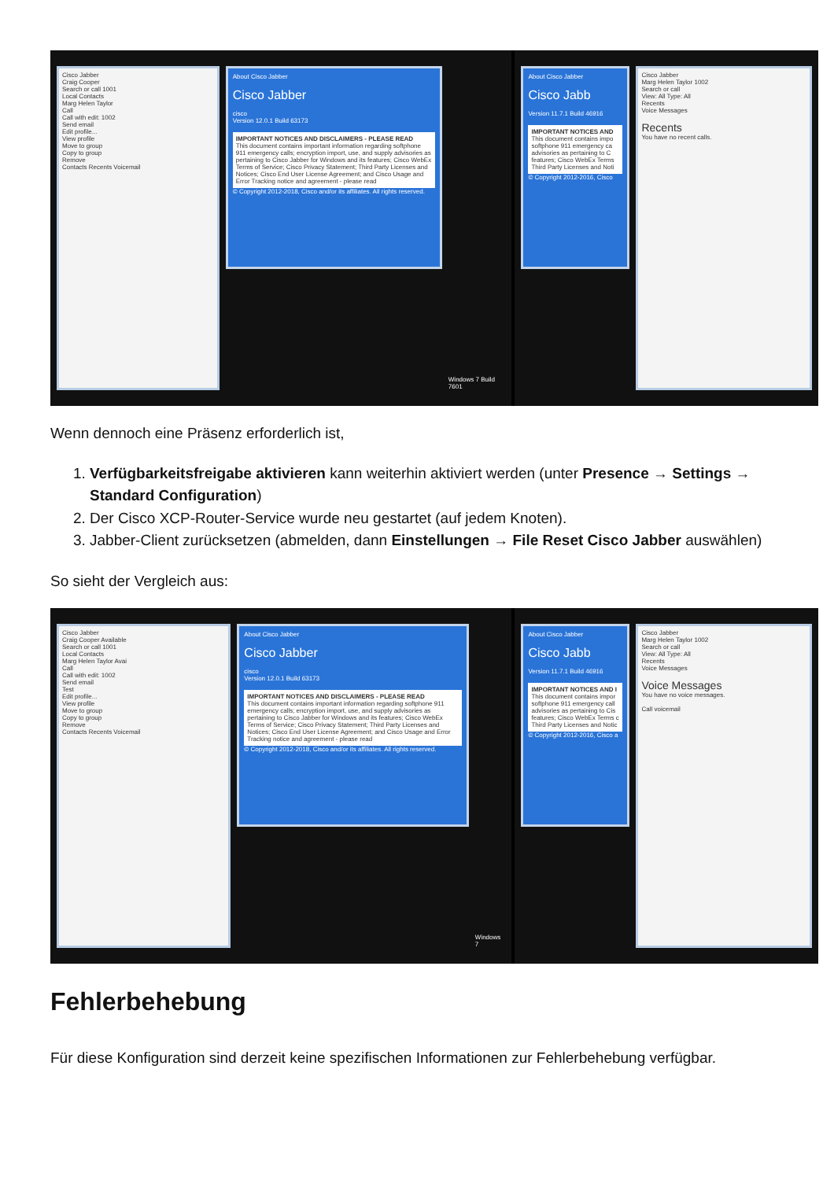Cisco Jabber
Craig Cooper
Search or call 1001
Local Contacts
Marg Helen Taylor
Call
Call with edit: 1002
Send email
Edit profile...
View profile
Move to group
Copy to group
Remove
Contacts Recents Voicemail
About Cisco Jabber
Cisco Jabber
cisco
Version 12.0.1 Build 63173
IMPORTANT NOTICES AND DISCLAIMERS - PLEASE READ
This document contains important information regarding softphone 911 emergency calls; encryption import, use, and supply advisories as pertaining to Cisco Jabber for Windows and its features; Cisco WebEx Terms of Service; Cisco Privacy Statement; Third Party Licenses and Notices; Cisco End User License Agreement; and Cisco Usage and Error Tracking notice and agreement - please read
© Copyright 2012-2018, Cisco and/or its affiliates. All rights reserved.
Windows 7 Build 7601
About Cisco Jabber
Cisco Jabb
Version 11.7.1 Build 46916
IMPORTANT NOTICES AND
This document contains impo softphone 911 emergency ca advisories as pertaining to C features; Cisco WebEx Terms Third Party Licenses and Noti
© Copyright 2012-2016, Cisco
Cisco Jabber
Marg Helen Taylor 1002
Search or call
View: All Type: All
Recents
Voice Messages
Recents
You have no recent calls.
Wenn dennoch eine Präsenz erforderlich ist,
1. Verfügbarkeitsfreigabe aktivieren kann weiterhin aktiviert werden (unter Presence → Settings → Standard Configuration)
2. Der Cisco XCP-Router-Service wurde neu gestartet (auf jedem Knoten).
3. Jabber-Client zurücksetzen (abmelden, dann Einstellungen → File Reset Cisco Jabber auswählen)
So sieht der Vergleich aus:
Cisco Jabber
Craig Cooper Available
Search or call 1001
Local Contacts
Marg Helen Taylor Avai
Call
Call with edit: 1002
Send email
Test
Edit profile...
View profile
Move to group
Copy to group
Remove
Contacts Recents Voicemail
About Cisco Jabber
Cisco Jabber
cisco
Version 12.0.1 Build 63173
IMPORTANT NOTICES AND DISCLAIMERS - PLEASE READ
This document contains important information regarding softphone 911 emergency calls; encryption import, use, and supply advisories as pertaining to Cisco Jabber for Windows and its features; Cisco WebEx Terms of Service; Cisco Privacy Statement; Third Party Licenses and Notices; Cisco End User License Agreement; and Cisco Usage and Error Tracking notice and agreement - please read
© Copyright 2012-2018, Cisco and/or its affiliates. All rights reserved.
Windows 7
About Cisco Jabber
Cisco Jabb
Version 11.7.1 Build 46916
IMPORTANT NOTICES AND I
This document contains impor softphone 911 emergency call advisories as pertaining to Cis features; Cisco WebEx Terms c Third Party Licenses and Notic
© Copyright 2012-2016, Cisco a
Cisco Jabber
Marg Helen Taylor 1002
Search or call
View: All Type: All
Recents
Voice Messages
Voice Messages
You have no voice messages.
Call voicemail
Fehlerbehebung
Für diese Konfiguration sind derzeit keine spezifischen Informationen zur Fehlerbehebung verfügbar.